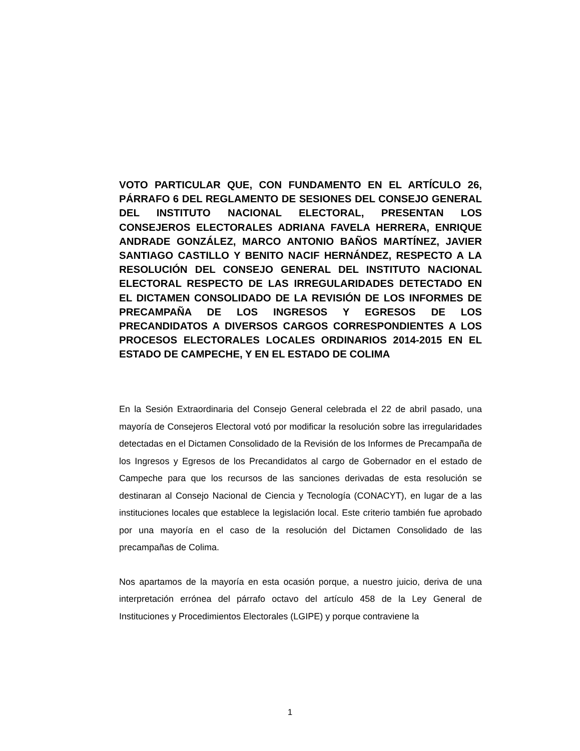VOTO PARTICULAR QUE, CON FUNDAMENTO EN EL ARTÍCULO 26, PÁRRAFO 6 DEL REGLAMENTO DE SESIONES DEL CONSEJO GENERAL DEL INSTITUTO NACIONAL ELECTORAL, PRESENTAN LOS CONSEJEROS ELECTORALES ADRIANA FAVELA HERRERA, ENRIQUE ANDRADE GONZÁLEZ, MARCO ANTONIO BAÑOS MARTÍNEZ, JAVIER SANTIAGO CASTILLO Y BENITO NACIF HERNÁNDEZ, RESPECTO A LA RESOLUCIÓN DEL CONSEJO GENERAL DEL INSTITUTO NACIONAL ELECTORAL RESPECTO DE LAS IRREGULARIDADES DETECTADO EN EL DICTAMEN CONSOLIDADO DE LA REVISIÓN DE LOS INFORMES DE PRECAMPAÑA DE LOS INGRESOS Y EGRESOS DE LOS PRECANDIDATOS A DIVERSOS CARGOS CORRESPONDIENTES A LOS PROCESOS ELECTORALES LOCALES ORDINARIOS 2014-2015 EN EL ESTADO DE CAMPECHE, Y EN EL ESTADO DE COLIMA
En la Sesión Extraordinaria del Consejo General celebrada el 22 de abril pasado, una mayoría de Consejeros Electoral votó por modificar la resolución sobre las irregularidades detectadas en el Dictamen Consolidado de la Revisión de los Informes de Precampaña de los Ingresos y Egresos de los Precandidatos al cargo de Gobernador en el estado de Campeche para que los recursos de las sanciones derivadas de esta resolución se destinaran al Consejo Nacional de Ciencia y Tecnología (CONACYT), en lugar de a las instituciones locales que establece la legislación local. Este criterio también fue aprobado por una mayoría en el caso de la resolución del Dictamen Consolidado de las precampañas de Colima.
Nos apartamos de la mayoría en esta ocasión porque, a nuestro juicio, deriva de una interpretación errónea del párrafo octavo del artículo 458 de la Ley General de Instituciones y Procedimientos Electorales (LGIPE) y porque contraviene la
1